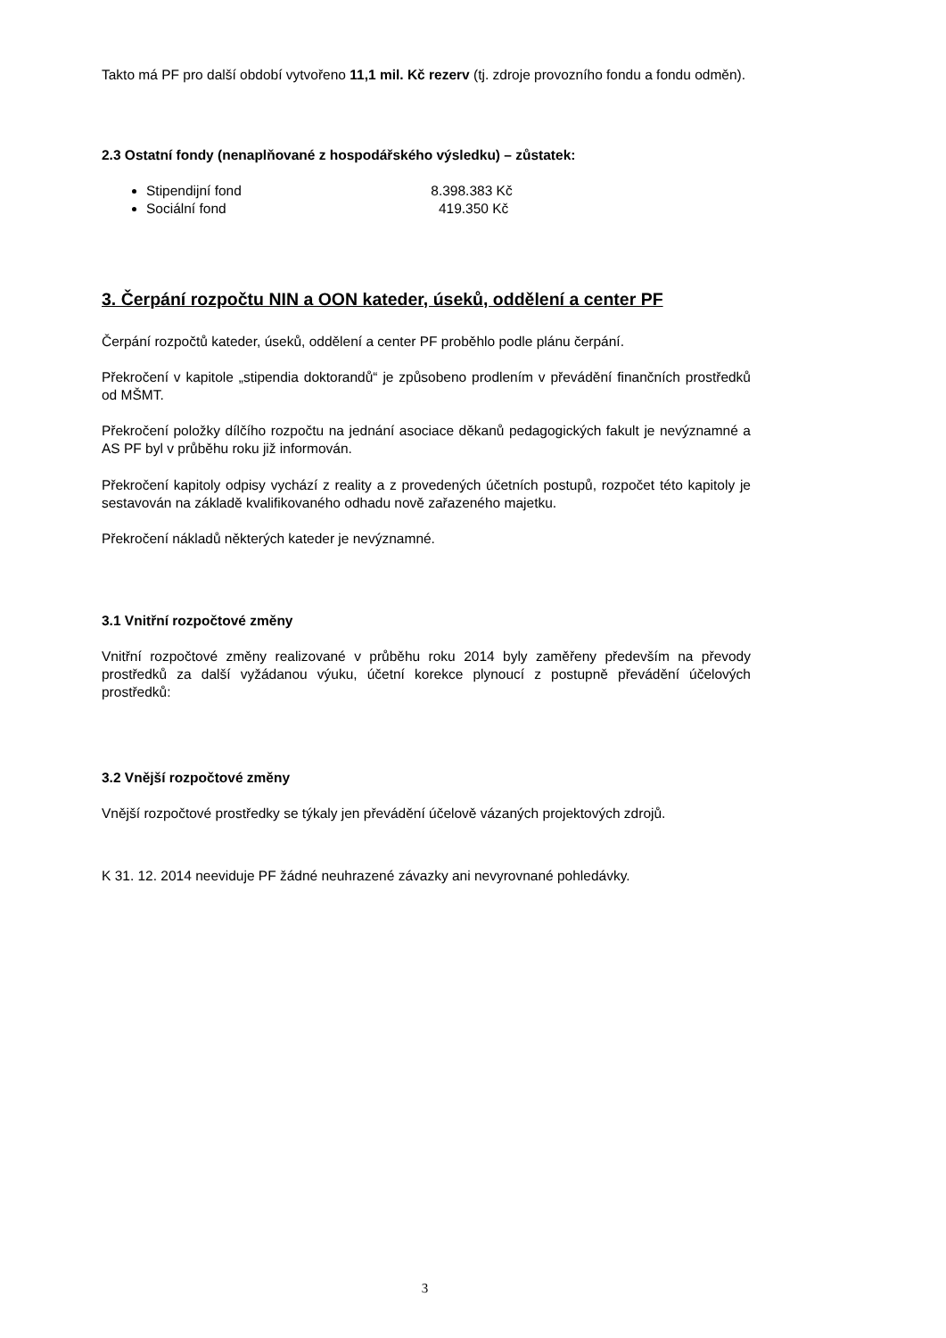Takto má PF pro další období vytvořeno 11,1 mil. Kč rezerv (tj. zdroje provozního fondu a fondu odměn).
2.3 Ostatní fondy (nenaplňované z hospodářského výsledku) – zůstatek:
Stipendijní fond 8.398.383 Kč
Sociální fond 419.350 Kč
3. Čerpání rozpočtu NIN a OON kateder, úseků, oddělení a center PF
Čerpání rozpočtů kateder, úseků, oddělení a center PF proběhlo podle plánu čerpání.
Překročení v kapitole „stipendia doktorandů“ je způsobeno prodlením v převádění finančních prostředků od MŠMT.
Překročení položky dílčího rozpočtu na jednání asociace děkanů pedagogických fakult je nevýznamné a AS PF byl v průběhu roku již informován.
Překročení kapitoly odpisy vychází z reality a z provedených účetních postupů, rozpočet této kapitoly je sestavován na základě kvalifikovaného odhadu nově zařazeného majetku.
Překročení nákladů některých kateder je nevýznamné.
3.1 Vnitřní rozpočtové změny
Vnitřní rozpočtové změny realizované v průběhu roku 2014 byly zaměřeny především na převody prostředků za další vyžádanou výuku, účetní korekce plynoucí z postupně převádění účelových prostředků:
3.2 Vnější rozpočtové změny
Vnější rozpočtové prostředky se týkaly jen převádění účelově vázaných projektových zdrojů.
K 31. 12. 2014 neeviduje PF žádné neuhrazené závazky ani nevyrovnané pohledávky.
3